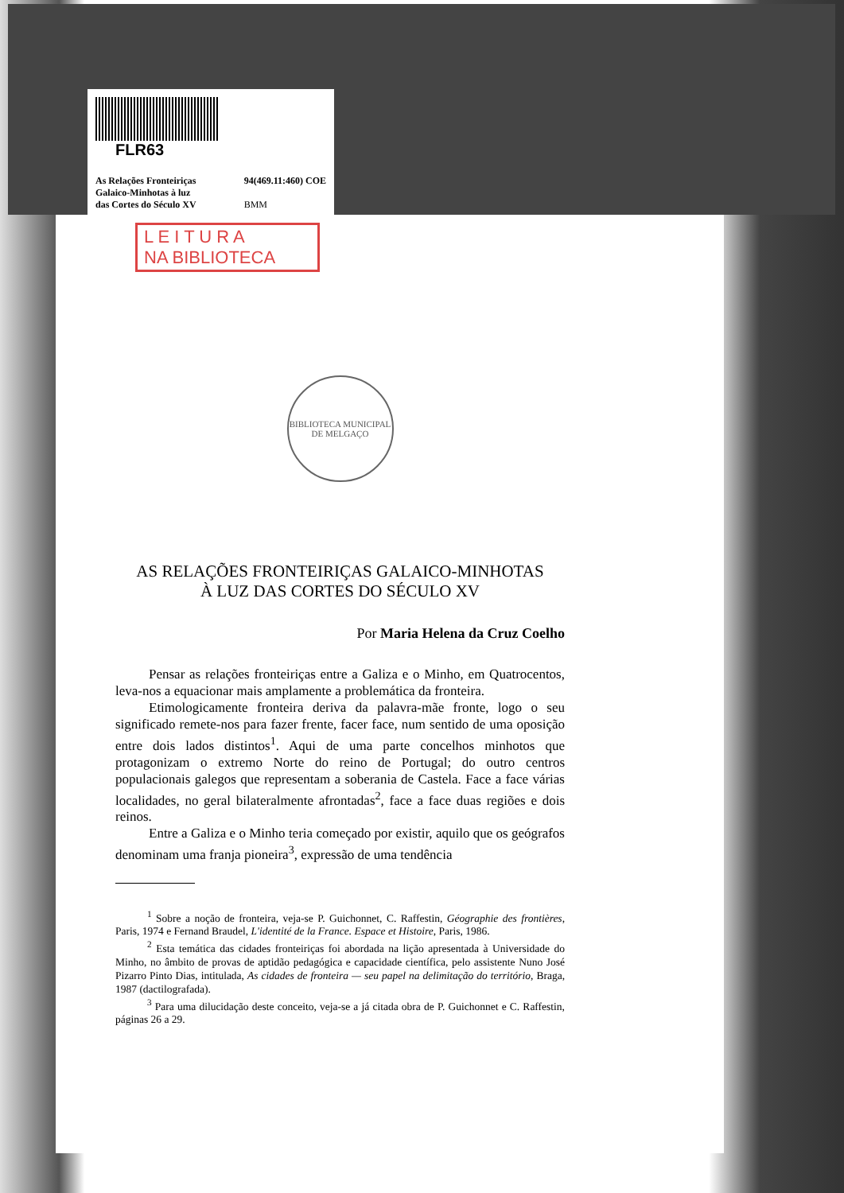FLR63
As Relações Fronteiriças
Galaico-Minhotas à luz
das Cortes do Século XV 94(469.11:460) COE
BMM
L E I T U R A
NA BIBLIOTECA
BIBLIOTECA MUNICIPAL DE MELGAÇO
AS RELAÇÕES FRONTEIRIÇAS GALAICO-MINHOTAS
À LUZ DAS CORTES DO SÉCULO XV
Por Maria Helena da Cruz Coelho
Pensar as relações fronteiriças entre a Galiza e o Minho, em Quatrocentos, leva-nos a equacionar mais amplamente a problemática da fronteira.
Etimologicamente fronteira deriva da palavra-mãe fronte, logo o seu significado remete-nos para fazer frente, facer face, num sentido de uma oposição entre dois lados distintos<sup>1</sup>. Aqui de uma parte concelhos minhotos que protagonizam o extremo Norte do reino de Portugal; do outro centros populacionais galegos que representam a soberania de Castela. Face a face várias localidades, no geral bilateralmente afrontadas<sup>2</sup>, face a face duas regiões e dois reinos.
Entre a Galiza e o Minho teria começado por existir, aquilo que os geógrafos denominam uma franja pioneira<sup>3</sup>, expressão de uma tendência
<sup>1</sup> Sobre a noção de fronteira, veja-se P. Guichonnet, C. Raffestin, Géographie des frontières, Paris, 1974 e Fernand Braudel, L'identité de la France. Espace et Histoire, Paris, 1986.
<sup>2</sup> Esta temática das cidades fronteiriças foi abordada na lição apresentada à Universidade do Minho, no âmbito de provas de aptidão pedagógica e capacidade científica, pelo assistente Nuno José Pizarro Pinto Dias, intitulada, As cidades de fronteira — seu papel na delimitação do território, Braga, 1987 (dactilografada).
<sup>3</sup> Para uma dilucidação deste conceito, veja-se a já citada obra de P. Guichonnet e C. Raffestin, páginas 26 a 29.